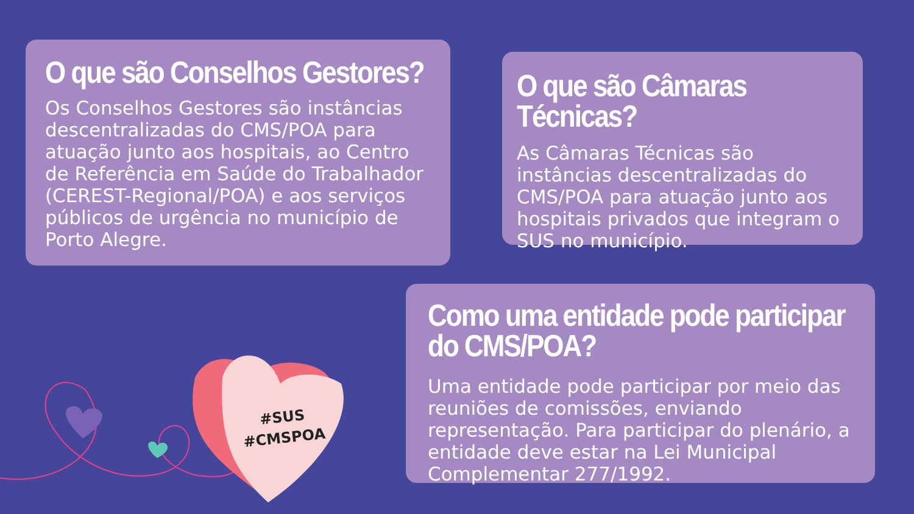O que são Conselhos Gestores?
Os Conselhos Gestores são instâncias descentralizadas do CMS/POA para atuação junto aos hospitais, ao Centro de Referência em Saúde do Trabalhador (CEREST-Regional/POA) e aos serviços públicos de urgência no município de Porto Alegre.
O que são Câmaras Técnicas?
As Câmaras Técnicas são instâncias descentralizadas do CMS/POA para atuação junto aos hospitais privados que integram o SUS no município.
Como uma entidade pode participar do CMS/POA?
Uma entidade pode participar por meio das reuniões de comissões, enviando representação. Para participar do plenário, a entidade deve estar na Lei Municipal Complementar 277/1992.
#SUS
#CMSPOA